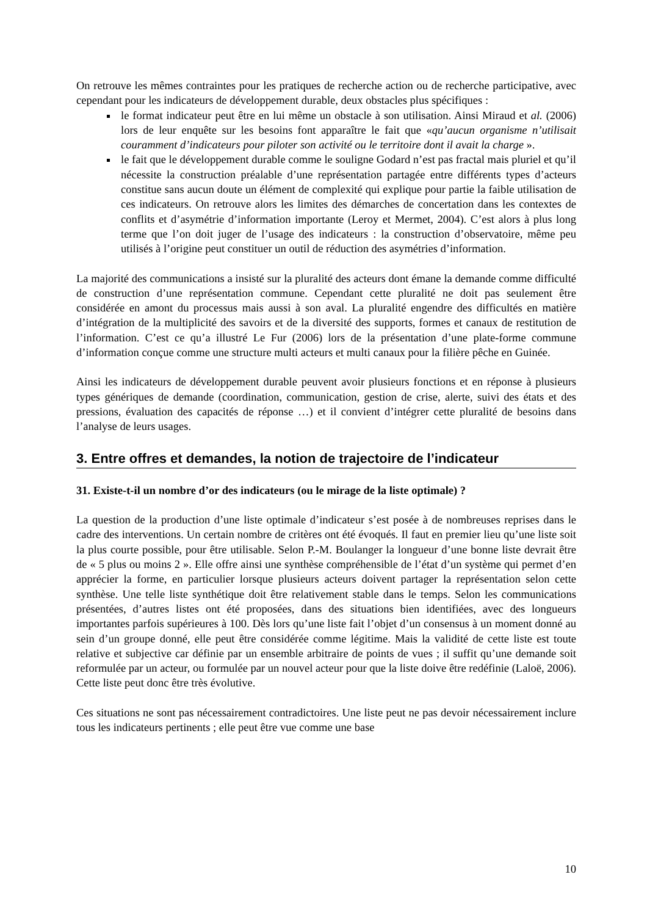On retrouve les mêmes contraintes pour les pratiques de recherche action ou de recherche participative, avec cependant pour les indicateurs de développement durable, deux obstacles plus spécifiques :
le format indicateur peut être en lui même un obstacle à son utilisation. Ainsi Miraud et al. (2006) lors de leur enquête sur les besoins font apparaître le fait que «qu’aucun organisme n’utilisait couramment d’indicateurs pour piloter son activité ou le territoire dont il avait la charge ».
le fait que le développement durable comme le souligne Godard n’est pas fractal mais pluriel et qu’il nécessite la construction préalable d’une représentation partagée entre différents types d’acteurs constitue sans aucun doute un élément de complexité qui explique pour partie la faible utilisation de ces indicateurs. On retrouve alors les limites des démarches de concertation dans les contextes de conflits et d’asymétrie d’information importante (Leroy et Mermet, 2004). C’est alors à plus long terme que l’on doit juger de l’usage des indicateurs : la construction d’observatoire, même peu utilisés à l’origine peut constituer un outil de réduction des asymétries d’information.
La majorité des communications a insisté sur la pluralité des acteurs dont émane la demande comme difficulté de construction d’une représentation commune. Cependant cette pluralité ne doit pas seulement être considérée en amont du processus mais aussi à son aval. La pluralité engendre des difficultés en matière d’intégration de la multiplicité des savoirs et de la diversité des supports, formes et canaux de restitution de l’information. C’est ce qu’a illustré Le Fur (2006) lors de la présentation d’une plate-forme commune d’information conçue comme une structure multi acteurs et multi canaux pour la filière pêche en Guinée.
Ainsi les indicateurs de développement durable peuvent avoir plusieurs fonctions et en réponse à plusieurs types génériques de demande (coordination, communication, gestion de crise, alerte, suivi des états et des pressions, évaluation des capacités de réponse …) et il convient d’intégrer cette pluralité de besoins dans l’analyse de leurs usages.
3. Entre offres et demandes, la notion de trajectoire de l’indicateur
31. Existe-t-il un nombre d’or des indicateurs (ou le mirage de la liste optimale) ?
La question de la production d’une liste optimale d’indicateur s’est posée à de nombreuses reprises dans le cadre des interventions. Un certain nombre de critères ont été évoqués. Il faut en premier lieu qu’une liste soit la plus courte possible, pour être utilisable. Selon P.-M. Boulanger la longueur d’une bonne liste devrait être de « 5 plus ou moins 2 ». Elle offre ainsi une synthèse compréhensible de l’état d’un système qui permet d’en apprécier la forme, en particulier lorsque plusieurs acteurs doivent partager la représentation selon cette synthèse. Une telle liste synthétique doit être relativement stable dans le temps. Selon les communications présentées, d’autres listes ont été proposées, dans des situations bien identifiées, avec des longueurs importantes parfois supérieures à 100. Dès lors qu’une liste fait l’objet d’un consensus à un moment donné au sein d’un groupe donné, elle peut être considérée comme légitime. Mais la validité de cette liste est toute relative et subjective car définie par un ensemble arbitraire de points de vues ; il suffit qu’une demande soit reformulée par un acteur, ou formulée par un nouvel acteur pour que la liste doive être redéfinie (Laloë, 2006). Cette liste peut donc être très évolutive.
Ces situations ne sont pas nécessairement contradictoires. Une liste peut ne pas devoir nécessairement inclure tous les indicateurs pertinents ; elle peut être vue comme une base
10